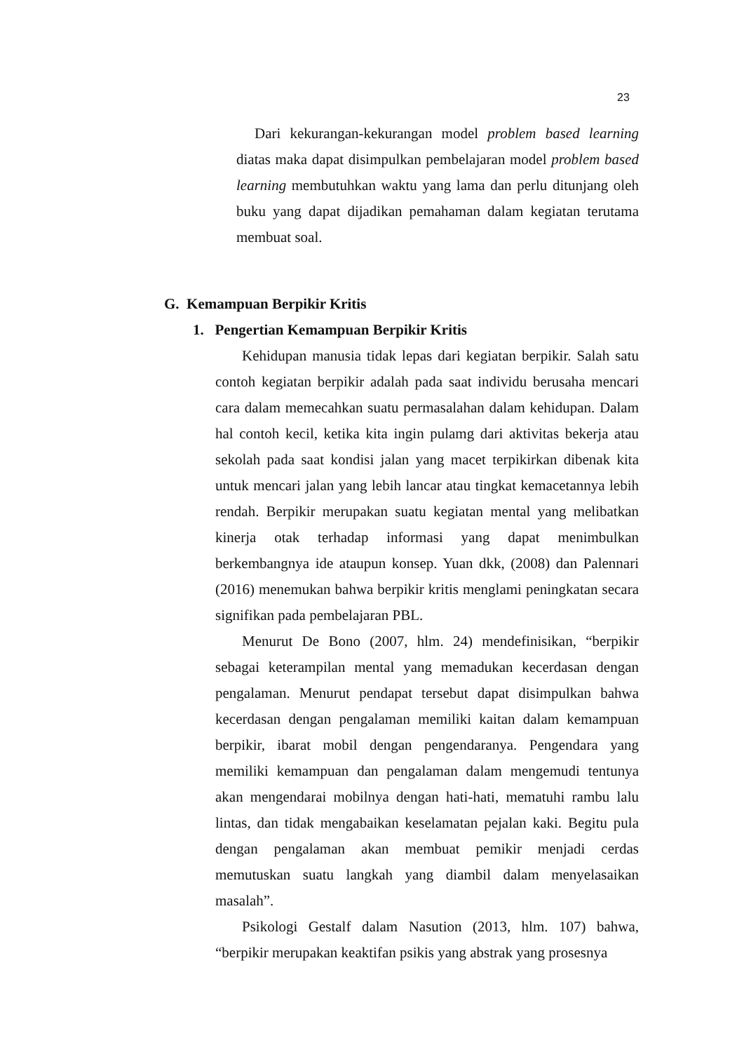23
Dari kekurangan-kekurangan model problem based learning diatas maka dapat disimpulkan pembelajaran model problem based learning membutuhkan waktu yang lama dan perlu ditunjang oleh buku yang dapat dijadikan pemahaman dalam kegiatan terutama membuat soal.
G. Kemampuan Berpikir Kritis
1. Pengertian Kemampuan Berpikir Kritis
Kehidupan manusia tidak lepas dari kegiatan berpikir. Salah satu contoh kegiatan berpikir adalah pada saat individu berusaha mencari cara dalam memecahkan suatu permasalahan dalam kehidupan. Dalam hal contoh kecil, ketika kita ingin pulamg dari aktivitas bekerja atau sekolah pada saat kondisi jalan yang macet terpikirkan dibenak kita untuk mencari jalan yang lebih lancar atau tingkat kemacetannya lebih rendah. Berpikir merupakan suatu kegiatan mental yang melibatkan kinerja otak terhadap informasi yang dapat menimbulkan berkembangnya ide ataupun konsep. Yuan dkk, (2008) dan Palennari (2016) menemukan bahwa berpikir kritis menglami peningkatan secara signifikan pada pembelajaran PBL.
Menurut De Bono (2007, hlm. 24) mendefinisikan, “berpikir sebagai keterampilan mental yang memadukan kecerdasan dengan pengalaman. Menurut pendapat tersebut dapat disimpulkan bahwa kecerdasan dengan pengalaman memiliki kaitan dalam kemampuan berpikir, ibarat mobil dengan pengendaranya. Pengendara yang memiliki kemampuan dan pengalaman dalam mengemudi tentunya akan mengendarai mobilnya dengan hati-hati, mematuhi rambu lalu lintas, dan tidak mengabaikan keselamatan pejalan kaki. Begitu pula dengan pengalaman akan membuat pemikir menjadi cerdas memutuskan suatu langkah yang diambil dalam menyelasaikan masalah”.
Psikologi Gestalf dalam Nasution (2013, hlm. 107) bahwa, “berpikir merupakan keaktifan psikis yang abstrak yang prosesnya